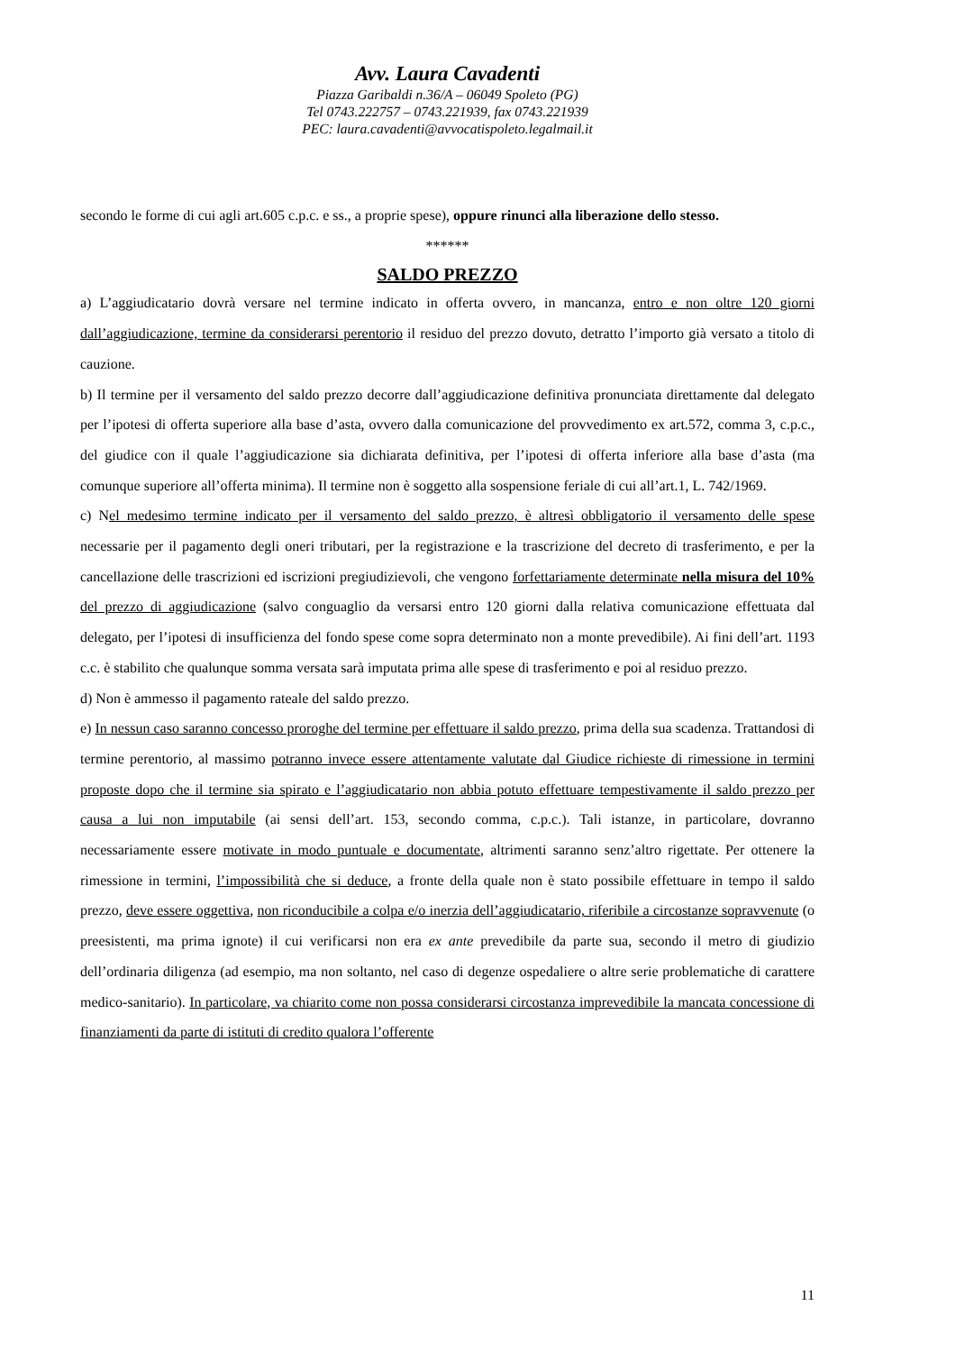Avv. Laura Cavadenti
Piazza Garibaldi n.36/A – 06049 Spoleto (PG)
Tel 0743.222757 – 0743.221939, fax 0743.221939
PEC: laura.cavadenti@avvocatispoleto.legalmail.it
secondo le forme di cui agli art.605 c.p.c. e ss., a proprie spese), oppure rinunci alla liberazione dello stesso.
******
SALDO PREZZO
a) L’aggiudicatario dovrà versare nel termine indicato in offerta ovvero, in mancanza, entro e non oltre 120 giorni dall’aggiudicazione, termine da considerarsi perentorio il residuo del prezzo dovuto, detratto l’importo già versato a titolo di cauzione.
b) Il termine per il versamento del saldo prezzo decorre dall’aggiudicazione definitiva pronunciata direttamente dal delegato per l’ipotesi di offerta superiore alla base d’asta, ovvero dalla comunicazione del provvedimento ex art.572, comma 3, c.p.c., del giudice con il quale l’aggiudicazione sia dichiarata definitiva, per l’ipotesi di offerta inferiore alla base d’asta (ma comunque superiore all’offerta minima). Il termine non è soggetto alla sospensione feriale di cui all’art.1, L. 742/1969.
c) Nel medesimo termine indicato per il versamento del saldo prezzo, è altresì obbligatorio il versamento delle spese necessarie per il pagamento degli oneri tributari, per la registrazione e la trascrizione del decreto di trasferimento, e per la cancellazione delle trascrizioni ed iscrizioni pregiudizievoli, che vengono forfettariamente determinate nella misura del 10% del prezzo di aggiudicazione (salvo conguaglio da versarsi entro 120 giorni dalla relativa comunicazione effettuata dal delegato, per l’ipotesi di insufficienza del fondo spese come sopra determinato non a monte prevedibile). Ai fini dell’art. 1193 c.c. è stabilito che qualunque somma versata sarà imputata prima alle spese di trasferimento e poi al residuo prezzo.
d) Non è ammesso il pagamento rateale del saldo prezzo.
e) In nessun caso saranno concesso proroghe del termine per effettuare il saldo prezzo, prima della sua scadenza. Trattandosi di termine perentorio, al massimo potranno invece essere attentamente valutate dal Giudice richieste di rimessione in termini proposte dopo che il termine sia spirato e l’aggiudicatario non abbia potuto effettuare tempestivamente il saldo prezzo per causa a lui non imputabile (ai sensi dell’art. 153, secondo comma, c.p.c.). Tali istanze, in particolare, dovranno necessariamente essere motivate in modo puntuale e documentate, altrimenti saranno senz’altro rigettate. Per ottenere la rimessione in termini, l’impossibilità che si deduce, a fronte della quale non è stato possibile effettuare in tempo il saldo prezzo, deve essere oggettiva, non riconducibile a colpa e/o inerzia dell’aggiudicatario, riferibile a circostanze sopravvenute (o preesistenti, ma prima ignote) il cui verificarsi non era ex ante prevedibile da parte sua, secondo il metro di giudizio dell’ordinaria diligenza (ad esempio, ma non soltanto, nel caso di degenze ospedaliere o altre serie problematiche di carattere medico-sanitario). In particolare, va chiarito come non possa considerarsi circostanza imprevedibile la mancata concessione di finanziamenti da parte di istituti di credito qualora l’offerente
11